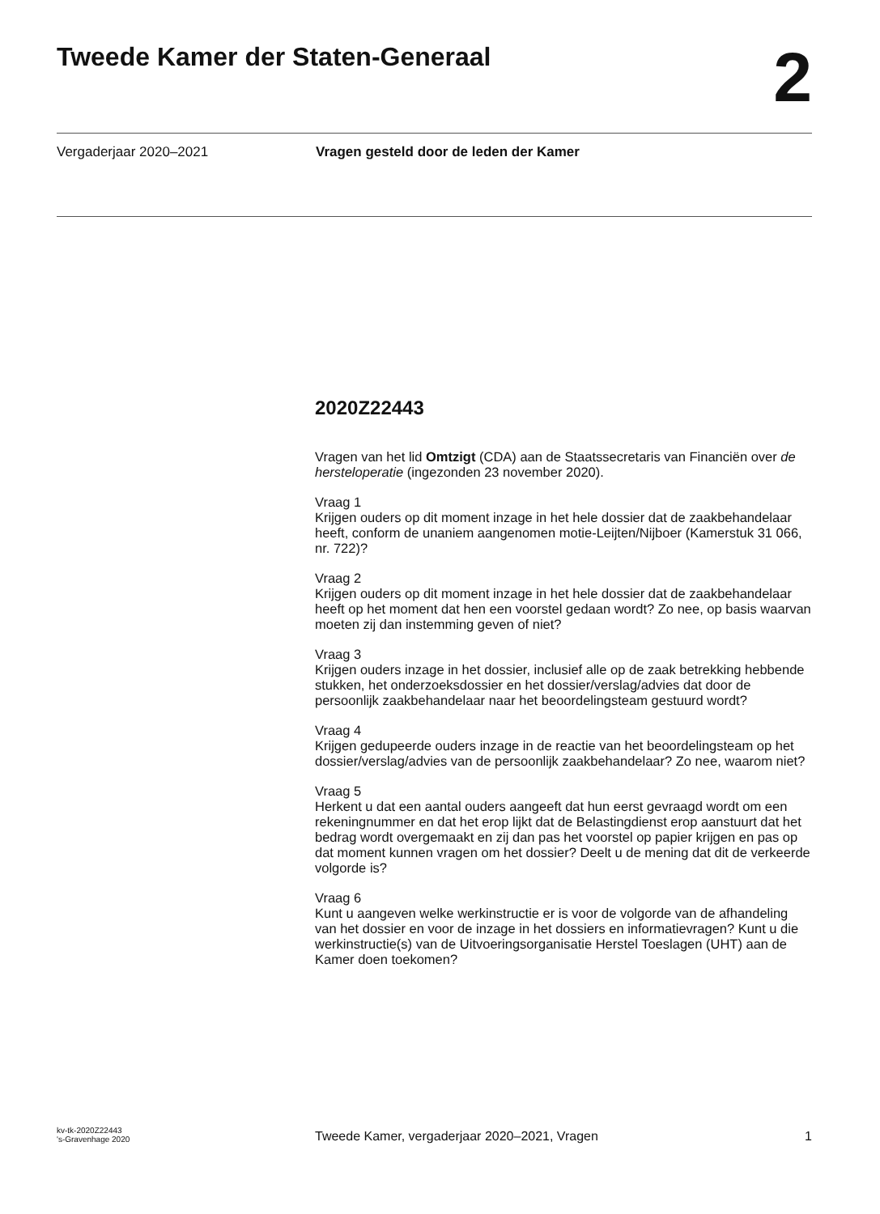Tweede Kamer der Staten-Generaal
2
Vergaderjaar 2020–2021 Vragen gesteld door de leden der Kamer
2020Z22443
Vragen van het lid Omtzigt (CDA) aan de Staatssecretaris van Financiën over de hersteloperatie (ingezonden 23 november 2020).
Vraag 1
Krijgen ouders op dit moment inzage in het hele dossier dat de zaakbehandelaar heeft, conform de unaniem aangenomen motie-Leijten/Nijboer (Kamerstuk 31 066, nr. 722)?
Vraag 2
Krijgen ouders op dit moment inzage in het hele dossier dat de zaakbehandelaar heeft op het moment dat hen een voorstel gedaan wordt? Zo nee, op basis waarvan moeten zij dan instemming geven of niet?
Vraag 3
Krijgen ouders inzage in het dossier, inclusief alle op de zaak betrekking hebbende stukken, het onderzoeksdossier en het dossier/verslag/advies dat door de persoonlijk zaakbehandelaar naar het beoordelingsteam gestuurd wordt?
Vraag 4
Krijgen gedupeerde ouders inzage in de reactie van het beoordelingsteam op het dossier/verslag/advies van de persoonlijk zaakbehandelaar? Zo nee, waarom niet?
Vraag 5
Herkent u dat een aantal ouders aangeeft dat hun eerst gevraagd wordt om een rekeningnummer en dat het erop lijkt dat de Belastingdienst erop aanstuurt dat het bedrag wordt overgemaakt en zij dan pas het voorstel op papier krijgen en pas op dat moment kunnen vragen om het dossier? Deelt u de mening dat dit de verkeerde volgorde is?
Vraag 6
Kunt u aangeven welke werkinstructie er is voor de volgorde van de afhandeling van het dossier en voor de inzage in het dossiers en informatievragen? Kunt u die werkinstructie(s) van de Uitvoeringsorganisatie Herstel Toeslagen (UHT) aan de Kamer doen toekomen?
kv-tk-2020Z22443
's-Gravenhage 2020
Tweede Kamer, vergaderjaar 2020–2021, Vragen
1